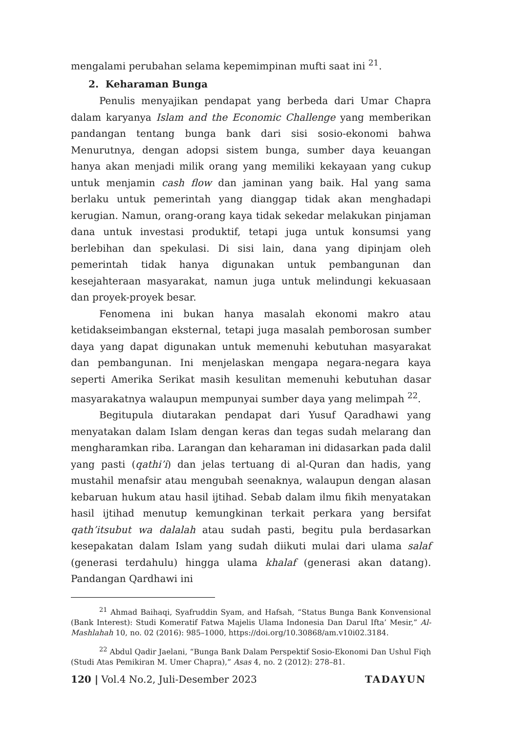mengalami perubahan selama kepemimpinan mufti saat ini <sup>21</sup>.
2. Keharaman Bunga
Penulis menyajikan pendapat yang berbeda dari Umar Chapra dalam karyanya Islam and the Economic Challenge yang memberikan pandangan tentang bunga bank dari sisi sosio-ekonomi bahwa Menurutnya, dengan adopsi sistem bunga, sumber daya keuangan hanya akan menjadi milik orang yang memiliki kekayaan yang cukup untuk menjamin cash flow dan jaminan yang baik. Hal yang sama berlaku untuk pemerintah yang dianggap tidak akan menghadapi kerugian. Namun, orang-orang kaya tidak sekedar melakukan pinjaman dana untuk investasi produktif, tetapi juga untuk konsumsi yang berlebihan dan spekulasi. Di sisi lain, dana yang dipinjam oleh pemerintah tidak hanya digunakan untuk pembangunan dan kesejahteraan masyarakat, namun juga untuk melindungi kekuasaan dan proyek-proyek besar.
Fenomena ini bukan hanya masalah ekonomi makro atau ketidakseimbangan eksternal, tetapi juga masalah pemborosan sumber daya yang dapat digunakan untuk memenuhi kebutuhan masyarakat dan pembangunan. Ini menjelaskan mengapa negara-negara kaya seperti Amerika Serikat masih kesulitan memenuhi kebutuhan dasar masyarakatnya walaupun mempunyai sumber daya yang melimpah <sup>22</sup>.
Begitupula diutarakan pendapat dari Yusuf Qaradhawi yang menyatakan dalam Islam dengan keras dan tegas sudah melarang dan mengharamkan riba. Larangan dan keharaman ini didasarkan pada dalil yang pasti (qathi’i) dan jelas tertuang di al-Quran dan hadis, yang mustahil menafsir atau mengubah seenaknya, walaupun dengan alasan kebaruan hukum atau hasil ijtihad. Sebab dalam ilmu fikih menyatakan hasil ijtihad menutup kemungkinan terkait perkara yang bersifat qath’itsubut wa dalalah atau sudah pasti, begitu pula berdasarkan kesepakatan dalam Islam yang sudah diikuti mulai dari ulama salaf (generasi terdahulu) hingga ulama khalaf (generasi akan datang). Pandangan Qardhawi ini
<sup>21</sup> Ahmad Baihaqi, Syafruddin Syam, and Hafsah, “Status Bunga Bank Konvensional (Bank Interest): Studi Komeratif Fatwa Majelis Ulama Indonesia Dan Darul Ifta’ Mesir,” Al-Mashlahah 10, no. 02 (2016): 985–1000, https://doi.org/10.30868/am.v10i02.3184.
<sup>22</sup> Abdul Qadir Jaelani, “Bunga Bank Dalam Perspektif Sosio-Ekonomi Dan Ushul Fiqh (Studi Atas Pemikiran M. Umer Chapra),” Asas 4, no. 2 (2012): 278–81.
120 | Vol.4 No.2, Juli-Desember 2023 TADAYUN